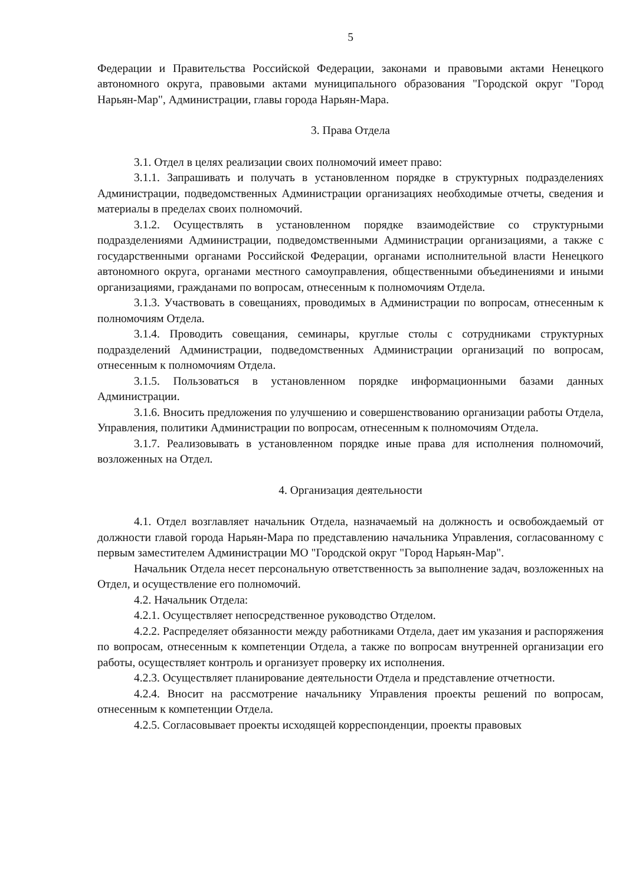5
Федерации и Правительства Российской Федерации, законами и правовыми актами Ненецкого автономного округа, правовыми актами муниципального образования "Городской округ "Город Нарьян-Мар", Администрации, главы города Нарьян-Мара.
3. Права Отдела
3.1. Отдел в целях реализации своих полномочий имеет право:
3.1.1. Запрашивать и получать в установленном порядке в структурных подразделениях Администрации, подведомственных Администрации организациях необходимые отчеты, сведения и материалы в пределах своих полномочий.
3.1.2. Осуществлять в установленном порядке взаимодействие со структурными подразделениями Администрации, подведомственными Администрации организациями, а также с государственными органами Российской Федерации, органами исполнительной власти Ненецкого автономного округа, органами местного самоуправления, общественными объединениями и иными организациями, гражданами по вопросам, отнесенным к полномочиям Отдела.
3.1.3. Участвовать в совещаниях, проводимых в Администрации по вопросам, отнесенным к полномочиям Отдела.
3.1.4. Проводить совещания, семинары, круглые столы с сотрудниками структурных подразделений Администрации, подведомственных Администрации организаций по вопросам, отнесенным к полномочиям Отдела.
3.1.5. Пользоваться в установленном порядке информационными базами данных Администрации.
3.1.6. Вносить предложения по улучшению и совершенствованию организации работы Отдела, Управления, политики Администрации по вопросам, отнесенным к полномочиям Отдела.
3.1.7. Реализовывать в установленном порядке иные права для исполнения полномочий, возложенных на Отдел.
4. Организация деятельности
4.1. Отдел возглавляет начальник Отдела, назначаемый на должность и освобождаемый от должности главой города Нарьян-Мара по представлению начальника Управления, согласованному с первым заместителем Администрации МО "Городской округ "Город Нарьян-Мар".
Начальник Отдела несет персональную ответственность за выполнение задач, возложенных на Отдел, и осуществление его полномочий.
4.2. Начальник Отдела:
4.2.1. Осуществляет непосредственное руководство Отделом.
4.2.2. Распределяет обязанности между работниками Отдела, дает им указания и распоряжения по вопросам, отнесенным к компетенции Отдела, а также по вопросам внутренней организации его работы, осуществляет контроль и организует проверку их исполнения.
4.2.3. Осуществляет планирование деятельности Отдела и представление отчетности.
4.2.4. Вносит на рассмотрение начальнику Управления проекты решений по вопросам, отнесенным к компетенции Отдела.
4.2.5. Согласовывает проекты исходящей корреспонденции, проекты правовых